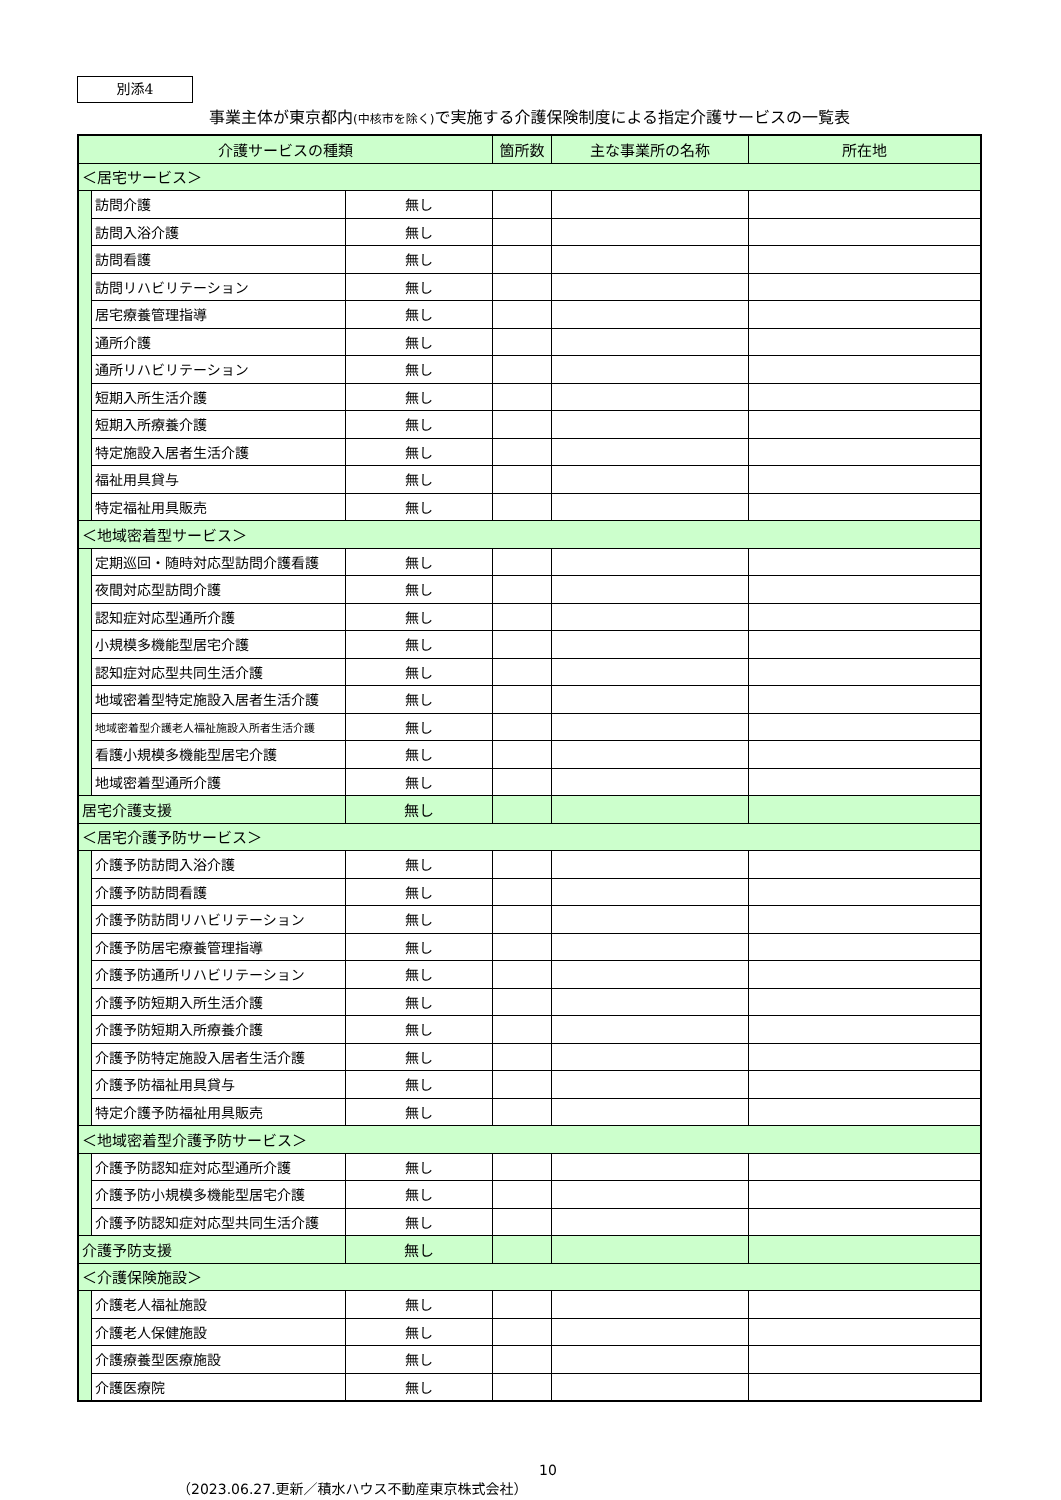別添4
事業主体が東京都内(中核市を除く) で実施する介護保険制度による指定介護サービスの一覧表
| 介護サービスの種類 | | | 箇所数 | 主な事業所の名称 | 所在地 |
| --- | --- | --- | --- | --- | --- |
| ＜居宅サービス＞ | | | | | |
| | 訪問介護 | 無し | | | |
| | 訪問入浴介護 | 無し | | | |
| | 訪問看護 | 無し | | | |
| | 訪問リハビリテーション | 無し | | | |
| | 居宅療養管理指導 | 無し | | | |
| | 通所介護 | 無し | | | |
| | 通所リハビリテーション | 無し | | | |
| | 短期入所生活介護 | 無し | | | |
| | 短期入所療養介護 | 無し | | | |
| | 特定施設入居者生活介護 | 無し | | | |
| | 福祉用具貸与 | 無し | | | |
| | 特定福祉用具販売 | 無し | | | |
| ＜地域密着型サービス＞ | | | | | |
| | 定期巡回・随時対応型訪問介護看護 | 無し | | | |
| | 夜間対応型訪問介護 | 無し | | | |
| | 認知症対応型通所介護 | 無し | | | |
| | 小規模多機能型居宅介護 | 無し | | | |
| | 認知症対応型共同生活介護 | 無し | | | |
| | 地域密着型特定施設入居者生活介護 | 無し | | | |
| | 地域密着型介護老人福祉施設入所者生活介護 | 無し | | | |
| | 看護小規模多機能型居宅介護 | 無し | | | |
| | 地域密着型通所介護 | 無し | | | |
| 居宅介護支援 | | 無し | | | |
| ＜居宅介護予防サービス＞ | | | | | |
| | 介護予防訪問入浴介護 | 無し | | | |
| | 介護予防訪問看護 | 無し | | | |
| | 介護予防訪問リハビリテーション | 無し | | | |
| | 介護予防居宅療養管理指導 | 無し | | | |
| | 介護予防通所リハビリテーション | 無し | | | |
| | 介護予防短期入所生活介護 | 無し | | | |
| | 介護予防短期入所療養介護 | 無し | | | |
| | 介護予防特定施設入居者生活介護 | 無し | | | |
| | 介護予防福祉用具貸与 | 無し | | | |
| | 特定介護予防福祉用具販売 | 無し | | | |
| ＜地域密着型介護予防サービス＞ | | | | | |
| | 介護予防認知症対応型通所介護 | 無し | | | |
| | 介護予防小規模多機能型居宅介護 | 無し | | | |
| | 介護予防認知症対応型共同生活介護 | 無し | | | |
| 介護予防支援 | | 無し | | | |
| ＜介護保険施設＞ | | | | | |
| | 介護老人福祉施設 | 無し | | | |
| | 介護老人保健施設 | 無し | | | |
| | 介護療養型医療施設 | 無し | | | |
| | 介護医療院 | 無し | | | |
10 （2023.06.27.更新／積水ハウス不動産東京株式会社）